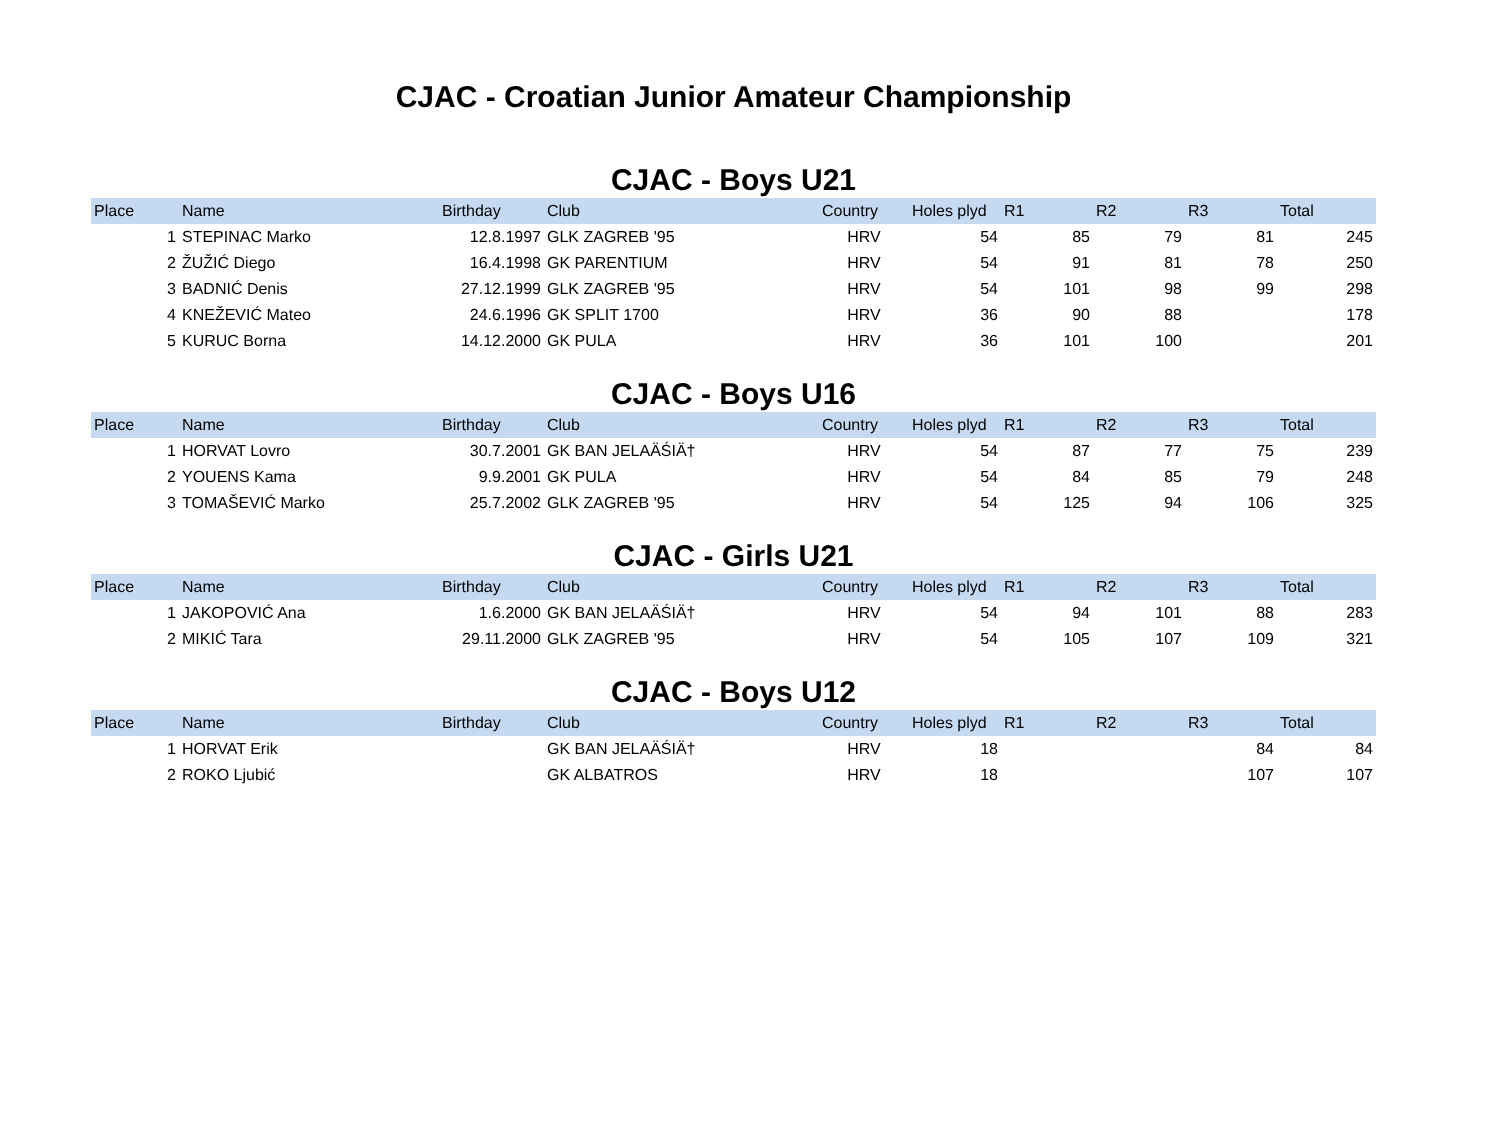CJAC - Croatian Junior Amateur Championship
CJAC - Boys U21
| Place | Name | Birthday | Club | Country | Holes plyd | R1 | R2 | R3 | Total |
| --- | --- | --- | --- | --- | --- | --- | --- | --- | --- |
| 1 | STEPINAC Marko | 12.8.1997 | GLK ZAGREB '95 | HRV | 54 | 85 | 79 | 81 | 245 |
| 2 | ŽUŽIĆ Diego | 16.4.1998 | GK PARENTIUM | HRV | 54 | 91 | 81 | 78 | 250 |
| 3 | BADNIĆ Denis | 27.12.1999 | GLK ZAGREB '95 | HRV | 54 | 101 | 98 | 99 | 298 |
| 4 | KNEŽEVIĆ Mateo | 24.6.1996 | GK SPLIT 1700 | HRV | 36 | 90 | 88 | | 178 |
| 5 | KURUC Borna | 14.12.2000 | GK PULA | HRV | 36 | 101 | 100 | | 201 |
CJAC - Boys U16
| Place | Name | Birthday | Club | Country | Holes plyd | R1 | R2 | R3 | Total |
| --- | --- | --- | --- | --- | --- | --- | --- | --- | --- |
| 1 | HORVAT Lovro | 30.7.2001 | GK BAN JELAÄŚIÄ† | HRV | 54 | 87 | 77 | 75 | 239 |
| 2 | YOUENS Kama | 9.9.2001 | GK PULA | HRV | 54 | 84 | 85 | 79 | 248 |
| 3 | TOMAŠEVIĆ Marko | 25.7.2002 | GLK ZAGREB '95 | HRV | 54 | 125 | 94 | 106 | 325 |
CJAC - Girls U21
| Place | Name | Birthday | Club | Country | Holes plyd | R1 | R2 | R3 | Total |
| --- | --- | --- | --- | --- | --- | --- | --- | --- | --- |
| 1 | JAKOPOVIĆ Ana | 1.6.2000 | GK BAN JELAÄŚIÄ† | HRV | 54 | 94 | 101 | 88 | 283 |
| 2 | MIKIĆ Tara | 29.11.2000 | GLK ZAGREB '95 | HRV | 54 | 105 | 107 | 109 | 321 |
CJAC - Boys U12
| Place | Name | Birthday | Club | Country | Holes plyd | R1 | R2 | R3 | Total |
| --- | --- | --- | --- | --- | --- | --- | --- | --- | --- |
| 1 | HORVAT Erik | | GK BAN JELAÄŚIÄ† | HRV | 18 | | | 84 | 84 |
| 2 | ROKO Ljubić | | GK ALBATROS | HRV | 18 | | | 107 | 107 |